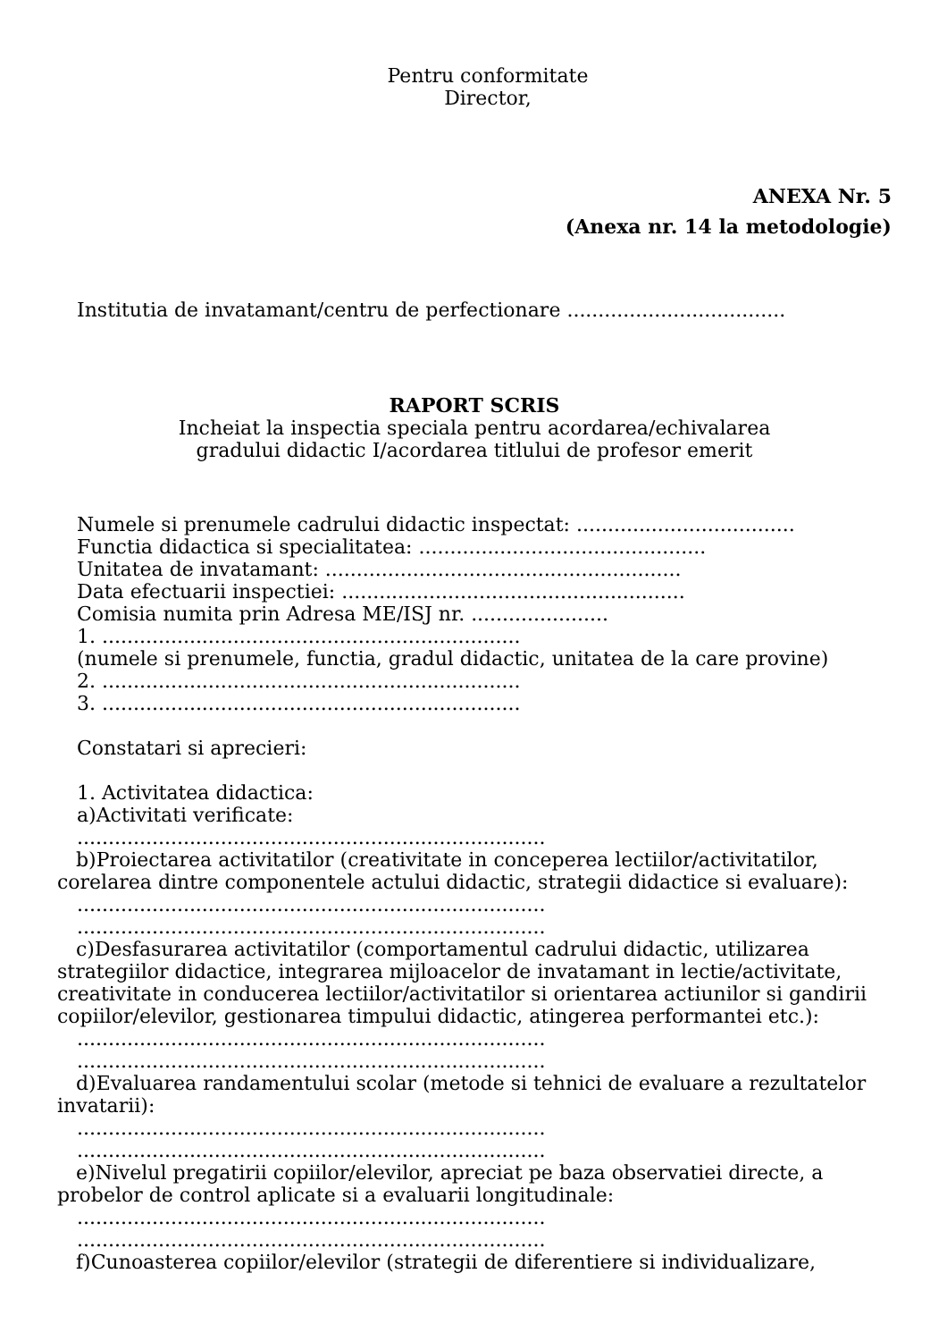Pentru conformitate
Director,
ANEXA Nr. 5
(Anexa nr. 14 la metodologie)
Institutia de invatamant/centru de perfectionare ...................................
RAPORT SCRIS
Incheiat la inspectia speciala pentru acordarea/echivalarea
gradului didactic I/acordarea titlului de profesor emerit
Numele si prenumele cadrului didactic inspectat: ...................................
Functia didactica si specialitatea: ..............................................
Unitatea de invatamant: .........................................................
Data efectuarii inspectiei: .......................................................
Comisia numita prin Adresa ME/ISJ nr. ......................
1. ...................................................................
(numele si prenumele, functia, gradul didactic, unitatea de la care provine)
2. ...................................................................
3. ...................................................................
Constatari si aprecieri:
1. Activitatea didactica:
a)Activitati verificate:
...........................................................................
b)Proiectarea activitatilor (creativitate in conceperea lectiilor/activitatilor, corelarea dintre componentele actului didactic, strategii didactice si evaluare):
...........................................................................
...........................................................................
c)Desfasurarea activitatilor (comportamentul cadrului didactic, utilizarea strategiilor didactice, integrarea mijloacelor de invatamant in lectie/activitate, creativitate in conducerea lectiilor/activitatilor si orientarea actiunilor si gandirii copiilor/elevilor, gestionarea timpului didactic, atingerea performantei etc.):
...........................................................................
...........................................................................
d)Evaluarea randamentului scolar (metode si tehnici de evaluare a rezultatelor invatarii):
...........................................................................
...........................................................................
e)Nivelul pregatirii copiilor/elevilor, apreciat pe baza observatiei directe, a probelor de control aplicate si a evaluarii longitudinale:
...........................................................................
...........................................................................
f)Cunoasterea copiilor/elevilor (strategii de diferentiere si individualizare,